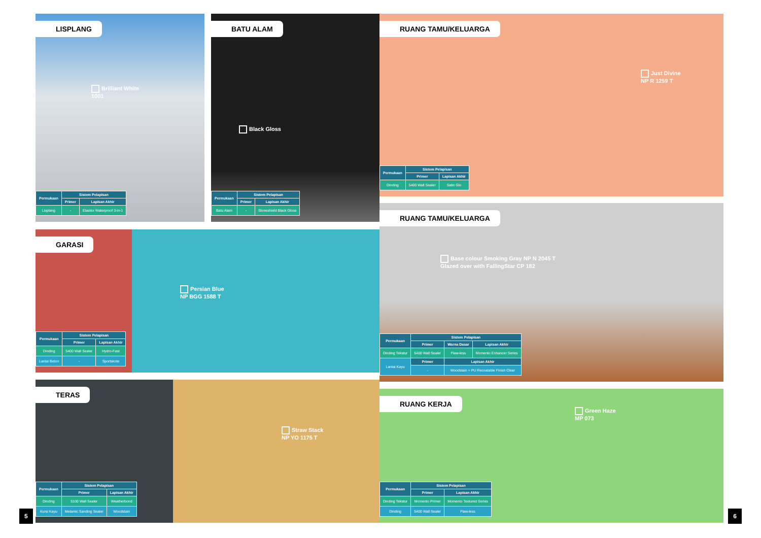LISPLANG
Brilliant White
1001
| Permukaan | Sistem Pelapisan | |
| --- | --- | --- |
| | Primer | Lapisan Akhir |
| Lisplang | - | Elastex Waterproof 3-in-1 |
BATU ALAM
Black Gloss
| Permukaan | Sistem Pelapisan | |
| --- | --- | --- |
| | Primer | Lapisan Akhir |
| Batu Alam | - | Stoneshield Black Gloss |
RUANG TAMU/KELUARGA
Just Divine
NP R 1259 T
| Permukaan | Sistem Pelapisan | |
| --- | --- | --- |
| | Primer | Lapisan Akhir |
| Dinding | 5400 Wall Sealer | Satin Glo |
RUANG TAMU/KELUARGA
Base colour Smoking Gray NP N 2045 T
Glazed over with FallingStar CP 182
| Permukaan | Sistem Pelapisan | | |
| --- | --- | --- | --- |
| | Primer | Warna Dasar | Lapisan Akhir |
| Dinding Tekstur | 5400 Wall Sealer | Flaw-less | Momento Enhancer Series |
| Lantai Kayu | Primer | Lapisan Akhir | |
| | - | Woodstain + PU Recoatable Finish Clear | |
GARASI
Persian Blue
NP BGG 1588 T
| Permukaan | Sistem Pelapisan | |
| --- | --- | --- |
| | Primer | Lapisan Akhir |
| Dinding | 5400 Wall Sealer | Hydro-Fast |
| Lantai Beton | - | Sportskote |
TERAS
Straw Stack
NP YO 1175 T
| Permukaan | Sistem Pelapisan | |
| --- | --- | --- |
| | Primer | Lapisan Akhir |
| Dinding | 5100 Wall Sealer | Weatherbond |
| Kursi Kayu | Melamic Sanding Sealer | Woodstain |
RUANG KERJA
Green Haze
MP 073
| Permukaan | Sistem Pelapisan | |
| --- | --- | --- |
| | Primer | Lapisan Akhir |
| Dinding Tekstur | Momento Primer | Momento Textured Series |
| Dinding | 5400 Wall Sealer | Flaw-less |
5 6